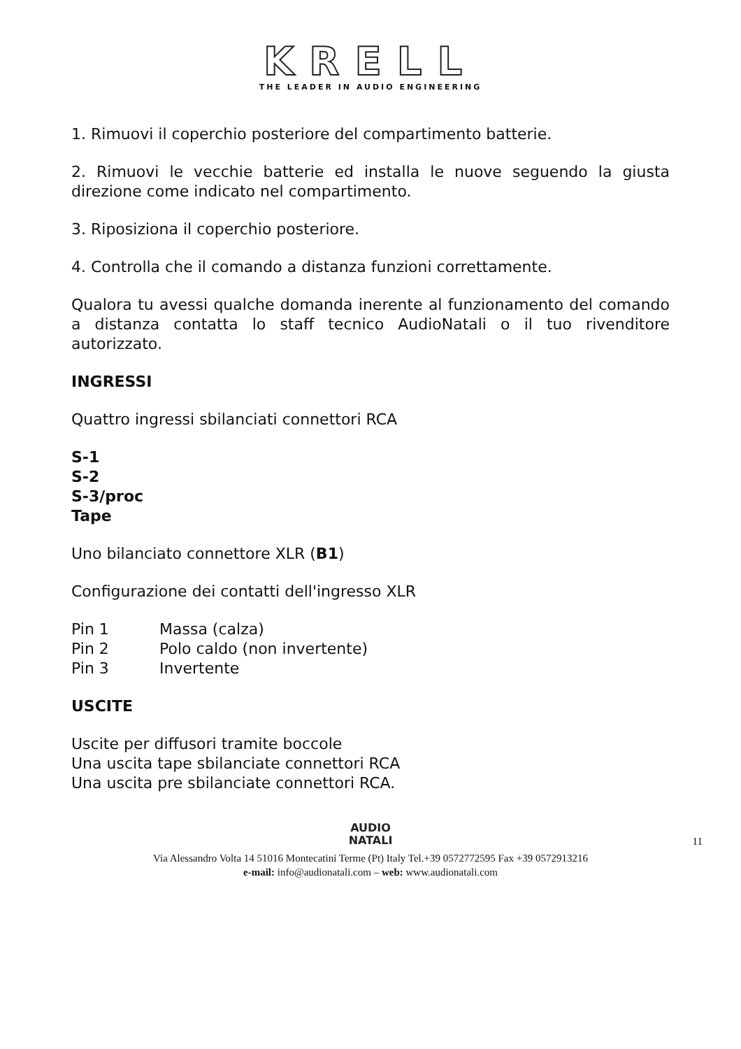KRELL
THE LEADER IN AUDIO ENGINEERING
1. Rimuovi il coperchio posteriore del compartimento batterie.
2. Rimuovi le vecchie batterie ed installa le nuove seguendo la giusta direzione come indicato nel compartimento.
3. Riposiziona il coperchio posteriore.
4. Controlla che il comando a distanza funzioni correttamente.
Qualora tu avessi qualche domanda inerente al funzionamento del comando a distanza contatta lo staff tecnico AudioNatali o il tuo rivenditore autorizzato.
INGRESSI
Quattro ingressi sbilanciati connettori RCA
S-1
S-2
S-3/proc
Tape
Uno bilanciato connettore XLR (B1)
Configurazione dei contatti dell'ingresso XLR
Pin 1 Massa (calza)
Pin 2 Polo caldo (non invertente)
Pin 3 Invertente
USCITE
Uscite per diffusori tramite boccole
Una uscita tape sbilanciate connettori RCA
Una uscita pre sbilanciate connettori RCA.
AUDIO
NATALI
Via Alessandro Volta 14 51016 Montecatini Terme (Pt) Italy Tel.+39 0572772595 Fax +39 0572913216
e-mail: info@audionatali.com – web: www.audionatali.com
11